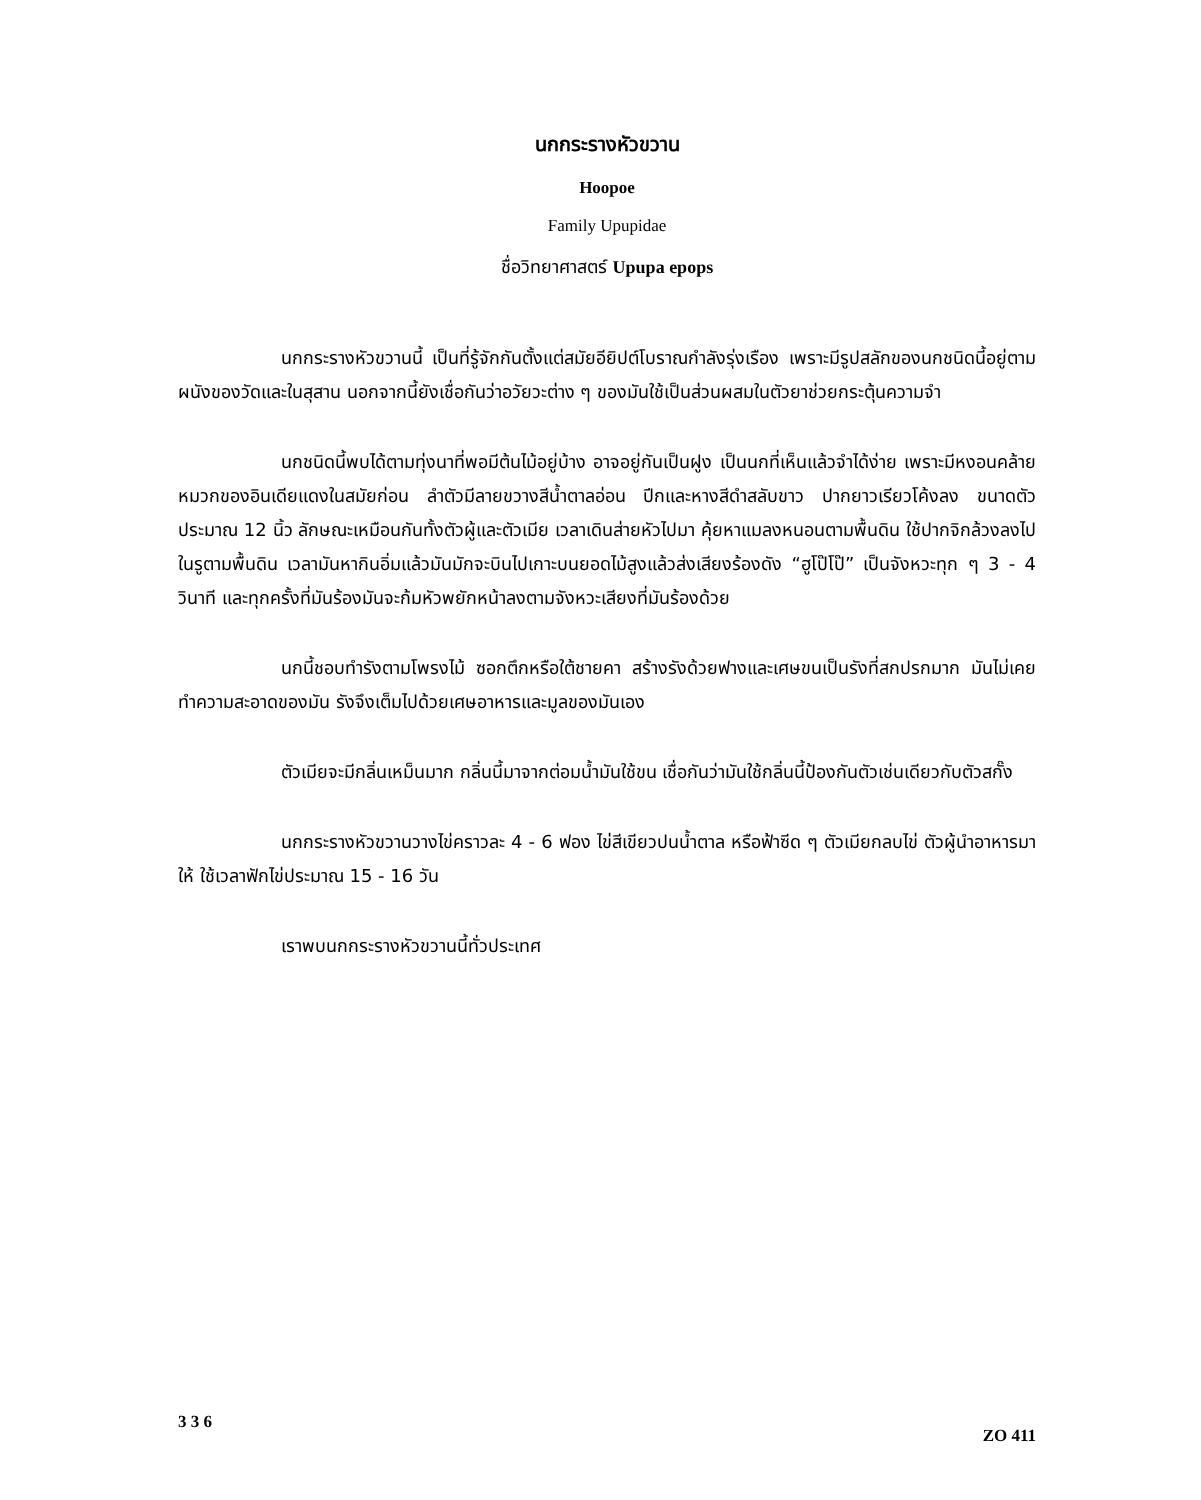นกกระรางหัวขวาน
Hoopoe
Family Upupidae
ชื่อวิทยาศาสตร์ Upupa epops
นกกระรางหัวขวานนี้ เป็นที่รู้จักกันตั้งแต่สมัยอียิปต์โบราณกำลังรุ่งเรือง เพราะมีรูปสลักของนกชนิดนี้อยู่ตามผนังของวัดและในสุสาน นอกจากนี้ยังเชื่อกันว่าอวัยวะต่าง ๆ ของมันใช้เป็นส่วนผสมในตัวยาช่วยกระตุ้นความจำ
นกชนิดนี้พบได้ตามทุ่งนาที่พอมีต้นไม้อยู่บ้าง อาจอยู่กันเป็นฝูง เป็นนกที่เห็นแล้วจำได้ง่าย เพราะมีหงอนคล้ายหมวกของอินเดียแดงในสมัยก่อน ลำตัวมีลายขวางสีน้ำตาลอ่อน ปีกและหางสีดำสลับขาว ปากยาวเรียวโค้งลง ขนาดตัวประมาณ 12 นิ้ว ลักษณะเหมือนกันทั้งตัวผู้และตัวเมีย เวลาเดินส่ายหัวไปมา คุ้ยหาแมลงหนอนตามพื้นดิน ใช้ปากจิกล้วงลงไปในรูตามพื้นดิน เวลามันหากินอิ่มแล้วมันมักจะบินไปเกาะบนยอดไม้สูงแล้วส่งเสียงร้องดัง “ฮูโป๊โป๊” เป็นจังหวะทุก ๆ 3 - 4 วินาที และทุกครั้งที่มันร้องมันจะก้มหัวพยักหน้าลงตามจังหวะเสียงที่มันร้องด้วย
นกนี้ชอบทำรังตามโพรงไม้ ซอกตึกหรือใต้ชายคา สร้างรังด้วยฟางและเศษขนเป็นรังที่สกปรกมาก มันไม่เคยทำความสะอาดของมัน รังจึงเต็มไปด้วยเศษอาหารและมูลของมันเอง
ตัวเมียจะมีกลิ่นเหม็นมาก กลิ่นนี้มาจากต่อมน้ำมันใช้ขน เชื่อกันว่ามันใช้กลิ่นนี้ป้องกันตัวเช่นเดียวกับตัวสกั๊ง
นกกระรางหัวขวานวางไข่คราวละ 4 - 6 ฟอง ไข่สีเขียวปนน้ำตาล หรือฟ้าซีด ๆ ตัวเมียกลบไข่ ตัวผู้นำอาหารมาให้ ใช้เวลาฟักไข่ประมาณ 15 - 16 วัน
เราพบนกกระรางหัวขวานนี้ทั่วประเทศ
3 3 6 ZO 411